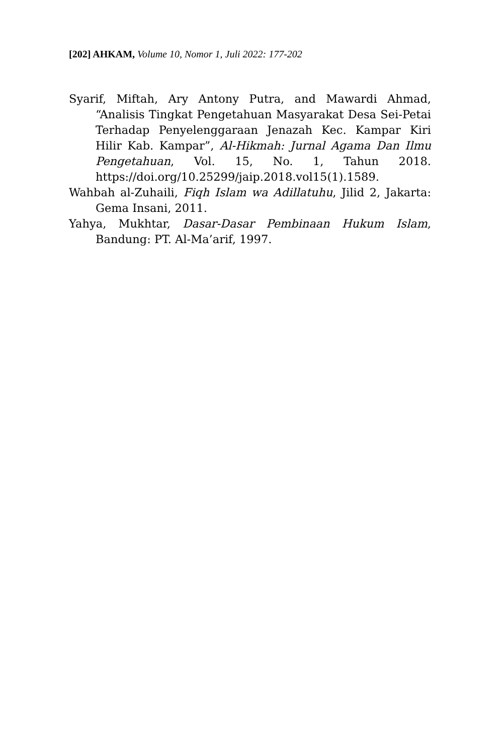[202] AHKAM, Volume 10, Nomor 1, Juli 2022: 177-202
Syarif, Miftah, Ary Antony Putra, and Mawardi Ahmad, “Analisis Tingkat Pengetahuan Masyarakat Desa Sei-Petai Terhadap Penyelenggaraan Jenazah Kec. Kampar Kiri Hilir Kab. Kampar”, Al-Hikmah: Jurnal Agama Dan Ilmu Pengetahuan, Vol. 15, No. 1, Tahun 2018. https://doi.org/10.25299/jaip.2018.vol15(1).1589.
Wahbah al-Zuhaili, Fiqh Islam wa Adillatuhu, Jilid 2, Jakarta: Gema Insani, 2011.
Yahya, Mukhtar, Dasar-Dasar Pembinaan Hukum Islam, Bandung: PT. Al-Ma’arif, 1997.